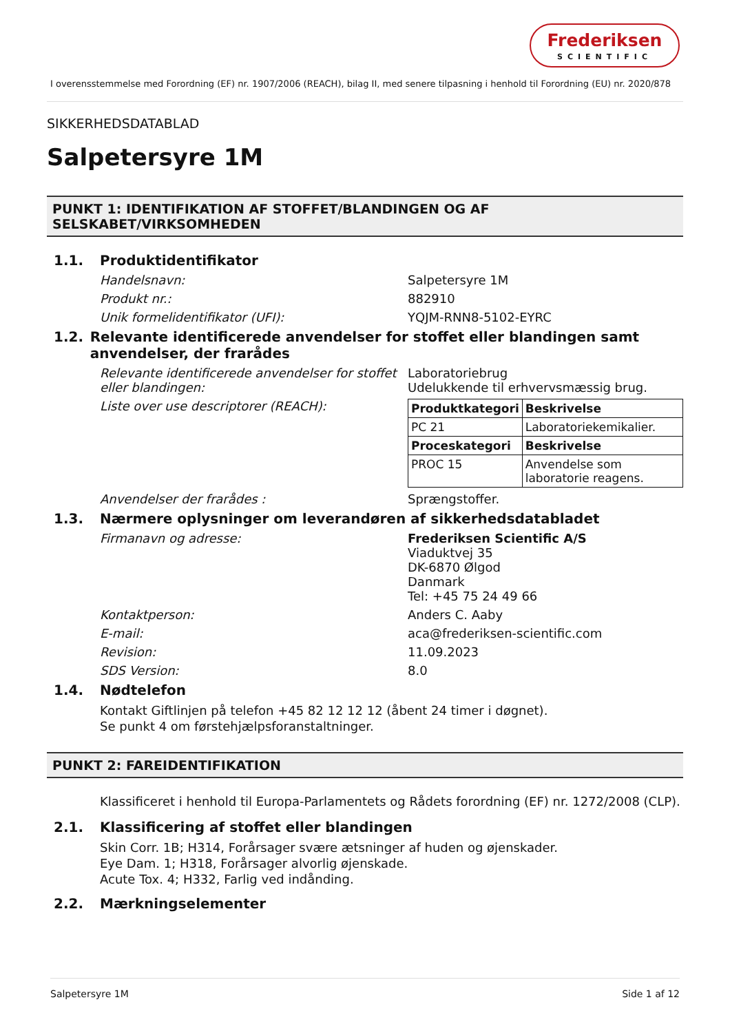Frederiksen
SCIENTIFIC
I overensstemmelse med Forordning (EF) nr. 1907/2006 (REACH), bilag II, med senere tilpasning i henhold til Forordning (EU) nr. 2020/878
SIKKERHEDSDATABLAD
Salpetersyre 1M
PUNKT 1: IDENTIFIKATION AF STOFFET/BLANDINGEN OG AF SELSKABET/VIRKSOMHEDEN
1.1. Produktidentifikator
Handelsnavn: Salpetersyre 1M
Produkt nr.: 882910
Unik formelidentifikator (UFI): YQJM-RNN8-5102-EYRC
1.2. Relevante identificerede anvendelser for stoffet eller blandingen samt anvendelser, der frarådes
Relevante identificerede anvendelser for stoffet eller blandingen: Laboratoriebrug
Udelukkende til erhvervsmæssig brug.
Liste over use descriptorer (REACH):
| Produktkategori | Beskrivelse |
| --- | --- |
| PC 21 | Laboratoriekemikalier. |
| Proceskategori | Beskrivelse |
| PROC 15 | Anvendelse som laboratorie reagens. |
Anvendelser der frarådes : Sprængstoffer.
1.3. Nærmere oplysninger om leverandøren af sikkerhedsdatabladet
Firmanavn og adresse: Frederiksen Scientific A/S
Viaduktvej 35
DK-6870 Ølgod
Danmark
Tel: +45 75 24 49 66
Kontaktperson: Anders C. Aaby
E-mail: aca@frederiksen-scientific.com
Revision: 11.09.2023
SDS Version: 8.0
1.4. Nødtelefon
Kontakt Giftlinjen på telefon +45 82 12 12 12 (åbent 24 timer i døgnet).
Se punkt 4 om førstehjælpsforanstaltninger.
PUNKT 2: FAREIDENTIFIKATION
Klassificeret i henhold til Europa-Parlamentets og Rådets forordning (EF) nr. 1272/2008 (CLP).
2.1. Klassificering af stoffet eller blandingen
Skin Corr. 1B; H314, Forårsager svære ætsninger af huden og øjenskader.
Eye Dam. 1; H318, Forårsager alvorlig øjenskade.
Acute Tox. 4; H332, Farlig ved indånding.
2.2. Mærkningselementer
Salpetersyre 1M Side 1 af 12